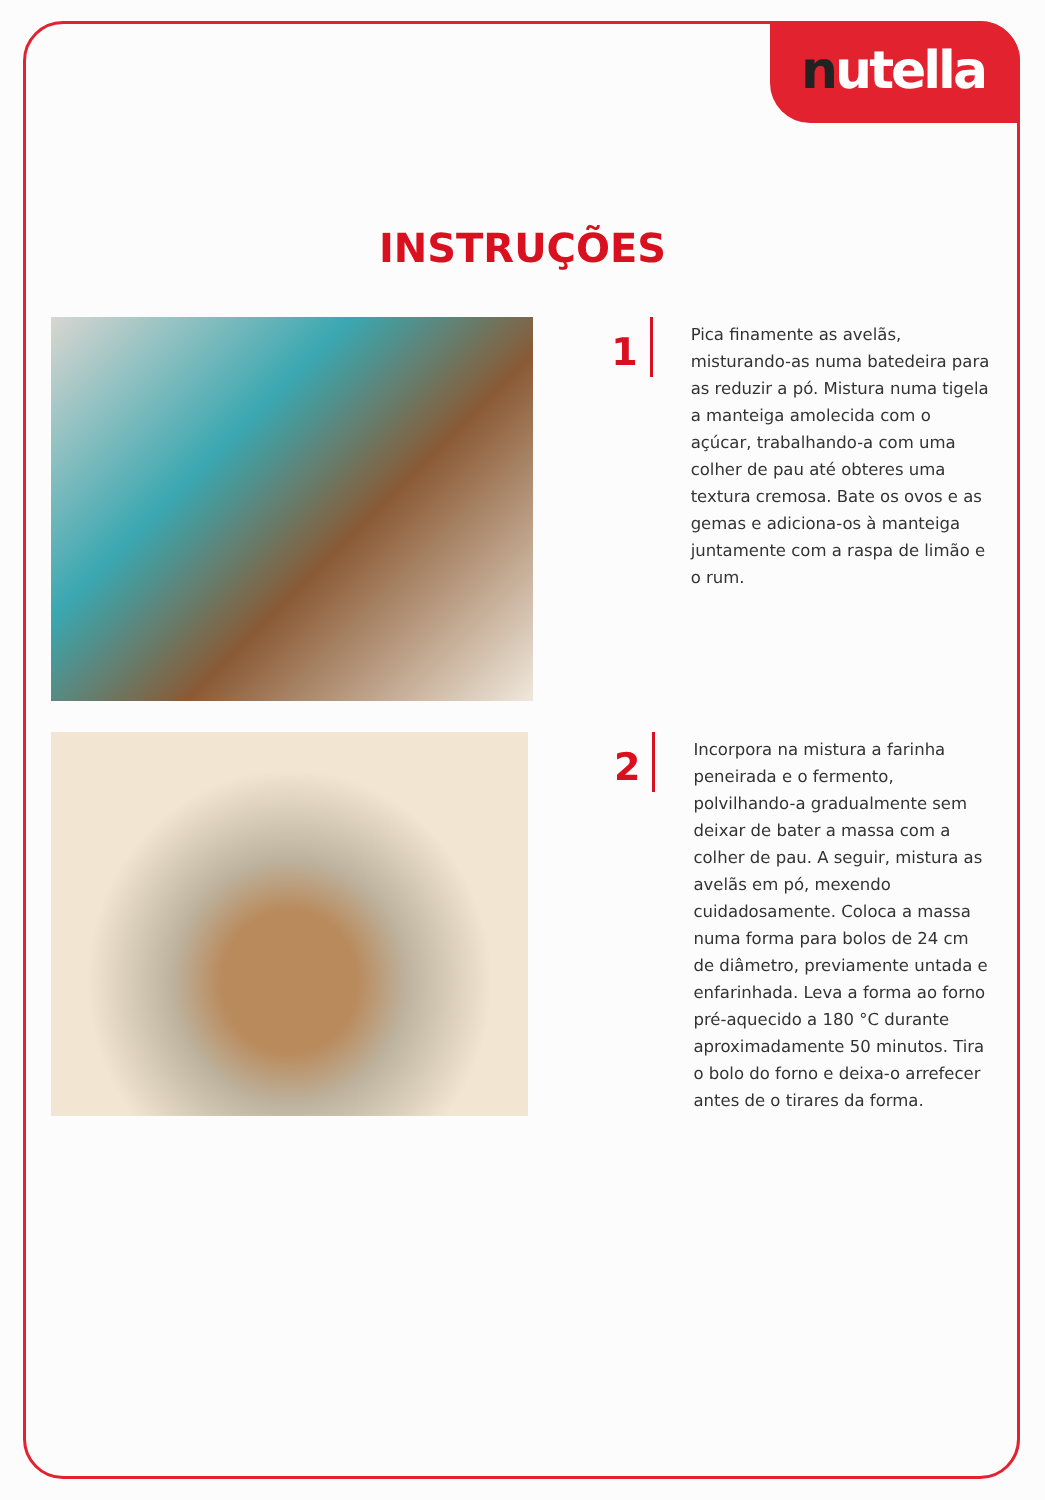nutella
INSTRUÇÕES
1
Pica finamente as avelãs, misturando-as numa batedeira para as reduzir a pó. Mistura numa tigela a manteiga amolecida com o açúcar, trabalhando-a com uma colher de pau até obteres uma textura cremosa. Bate os ovos e as gemas e adiciona-os à manteiga juntamente com a raspa de limão e o rum.
2
Incorpora na mistura a farinha peneirada e o fermento, polvilhando-a gradualmente sem deixar de bater a massa com a colher de pau. A seguir, mistura as avelãs em pó, mexendo cuidadosamente. Coloca a massa numa forma para bolos de 24 cm de diâmetro, previamente untada e enfarinhada. Leva a forma ao forno pré-aquecido a 180 °C durante aproximadamente 50 minutos. Tira o bolo do forno e deixa-o arrefecer antes de o tirares da forma.